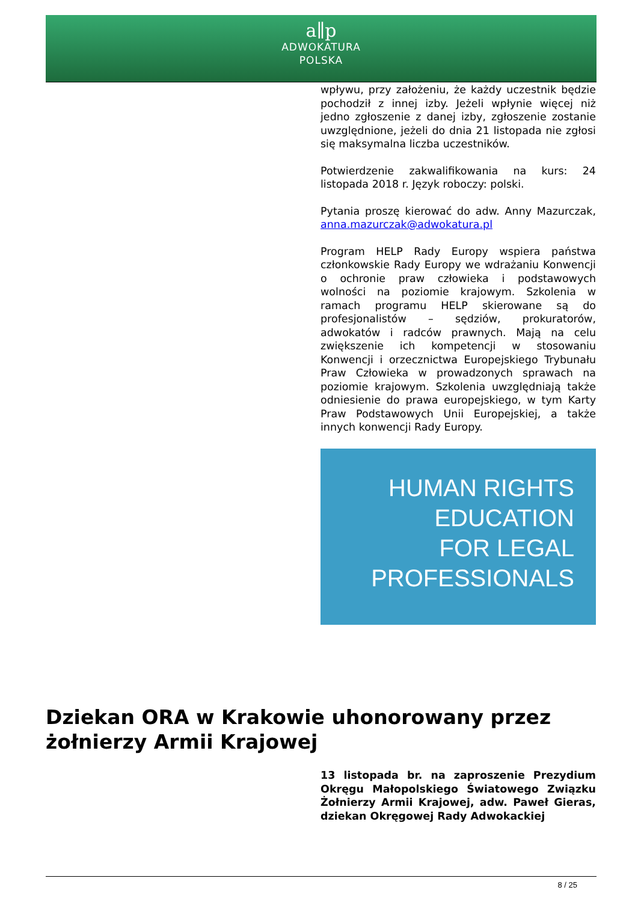a∥p
ADWOKATURA
POLSKA
wpływu, przy założeniu, że każdy uczestnik będzie pochodził z innej izby. Jeżeli wpłynie więcej niż jedno zgłoszenie z danej izby, zgłoszenie zostanie uwzględnione, jeżeli do dnia 21 listopada nie zgłosi się maksymalna liczba uczestników.
Potwierdzenie zakwalifikowania na kurs: 24 listopada 2018 r. Język roboczy: polski.
Pytania proszę kierować do adw. Anny Mazurczak, anna.mazurczak@adwokatura.pl
Program HELP Rady Europy wspiera państwa członkowskie Rady Europy we wdrażaniu Konwencji o ochronie praw człowieka i podstawowych wolności na poziomie krajowym. Szkolenia w ramach programu HELP skierowane są do profesjonalistów – sędziów, prokuratorów, adwokatów i radców prawnych. Mają na celu zwiększenie ich kompetencji w stosowaniu Konwencji i orzecznictwa Europejskiego Trybunału Praw Człowieka w prowadzonych sprawach na poziomie krajowym. Szkolenia uwzględniają także odniesienie do prawa europejskiego, w tym Karty Praw Podstawowych Unii Europejskiej, a także innych konwencji Rady Europy.
HUMAN RIGHTS
EDUCATION
FOR LEGAL
PROFESSIONALS
Dziekan ORA w Krakowie uhonorowany przez żołnierzy Armii Krajowej
13 listopada br. na zaproszenie Prezydium Okręgu Małopolskiego Światowego Związku Żołnierzy Armii Krajowej, adw. Paweł Gieras, dziekan Okręgowej Rady Adwokackiej
8 / 25